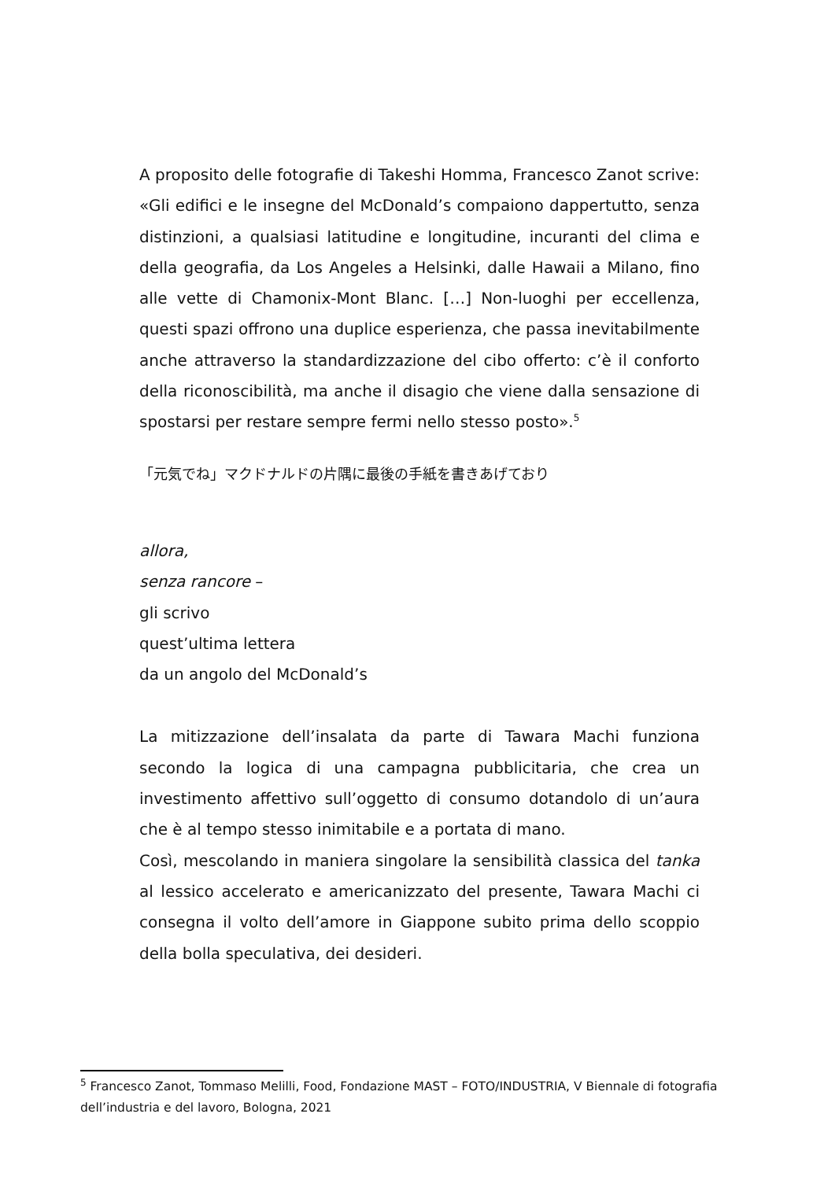A proposito delle fotografie di Takeshi Homma, Francesco Zanot scrive: «Gli edifici e le insegne del McDonald’s compaiono dappertutto, senza distinzioni, a qualsiasi latitudine e longitudine, incuranti del clima e della geografia, da Los Angeles a Helsinki, dalle Hawaii a Milano, fino alle vette di Chamonix-Mont Blanc. […] Non-luoghi per eccellenza, questi spazi offrono una duplice esperienza, che passa inevitabilmente anche attraverso la standardizzazione del cibo offerto: c’è il conforto della riconoscibilità, ma anche il disagio che viene dalla sensazione di spostarsi per restare sempre fermi nello stesso posto».<sup>5</sup>
「元気でね」マクドナルドの片隅に最後の手紙を書きあげており
allora,
senza rancore –
gli scrivo
quest’ultima lettera
da un angolo del McDonald’s
La mitizzazione dell’insalata da parte di Tawara Machi funziona secondo la logica di una campagna pubblicitaria, che crea un investimento affettivo sull’oggetto di consumo dotandolo di un’aura che è al tempo stesso inimitabile e a portata di mano.
Così, mescolando in maniera singolare la sensibilità classica del tanka al lessico accelerato e americanizzato del presente, Tawara Machi ci consegna il volto dell’amore in Giappone subito prima dello scoppio della bolla speculativa, dei desideri.
<sup>5</sup> Francesco Zanot, Tommaso Melilli, Food, Fondazione MAST – FOTO/INDUSTRIA, V Biennale di fotografia dell’industria e del lavoro, Bologna, 2021